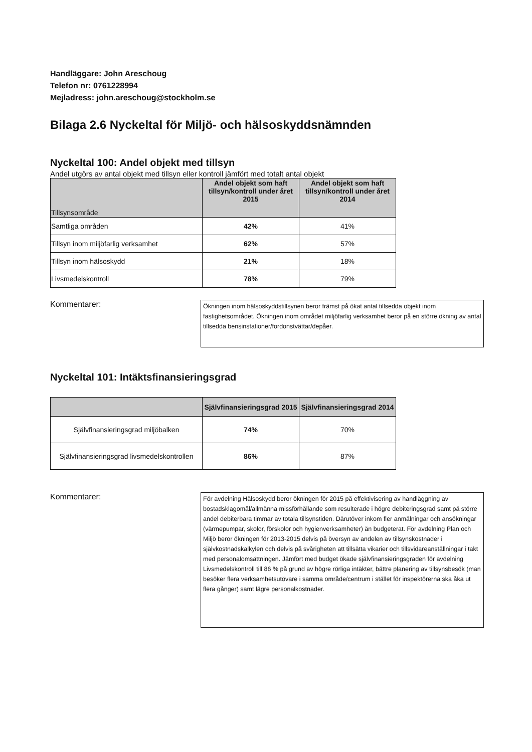Handläggare: John Areschoug
Telefon nr: 0761228994
Mejladress: john.areschoug@stockholm.se
Bilaga 2.6 Nyckeltal för Miljö- och hälsoskyddsnämnden
Nyckeltal 100: Andel objekt med tillsyn
Andel utgörs av antal objekt med tillsyn eller kontroll jämfört med totalt antal objekt
| Tillsynsområde | Andel objekt som haft tillsyn/kontroll under året 2015 | Andel objekt som haft tillsyn/kontroll under året 2014 |
| --- | --- | --- |
| Samtliga områden | 42% | 41% |
| Tillsyn inom miljöfarlig verksamhet | 62% | 57% |
| Tillsyn inom hälsoskydd | 21% | 18% |
| Livsmedelskontroll | 78% | 79% |
Kommentarer:
Ökningen inom hälsoskyddstillsynen beror främst på ökat antal tillsedda objekt inom fastighetsområdet. Ökningen inom området miljöfarlig verksamhet beror på en större ökning av antal tillsedda bensinstationer/fordonstvättar/depåer.
Nyckeltal 101: Intäktsfinansieringsgrad
| | Självfinansieringsgrad 2015 | Självfinansieringsgrad 2014 |
| --- | --- | --- |
| Självfinansieringsgrad miljöbalken | 74% | 70% |
| Självfinansieringsgrad livsmedelskontrollen | 86% | 87% |
Kommentarer:
För avdelning Hälsoskydd beror ökningen för 2015 på effektivisering av handläggning av bostadsklagomål/allmänna missförhållande som resulterade i högre debiteringsgrad samt på större andel debiterbara timmar av totala tillsynstiden. Därutöver inkom fler anmälningar och ansökningar (värmepumpar, skolor, förskolor och hygienverksamheter) än budgeterat. För avdelning Plan och Miljö beror ökningen för 2013-2015 delvis på översyn av andelen av tillsynskostnader i självkostnadskalkylen och delvis på svårigheten att tillsätta vikarier och tillsvidareanställningar i takt med personalomsättningen. Jämfört med budget ökade självfinansieringsgraden för avdelning Livsmedelskontroll till 86 % på grund av högre rörliga intäkter, bättre planering av tillsynsbesök (man besöker flera verksamhetsutövare i samma område/centrum i stället för inspektörerna ska åka ut flera gånger) samt lägre personalkostnader.